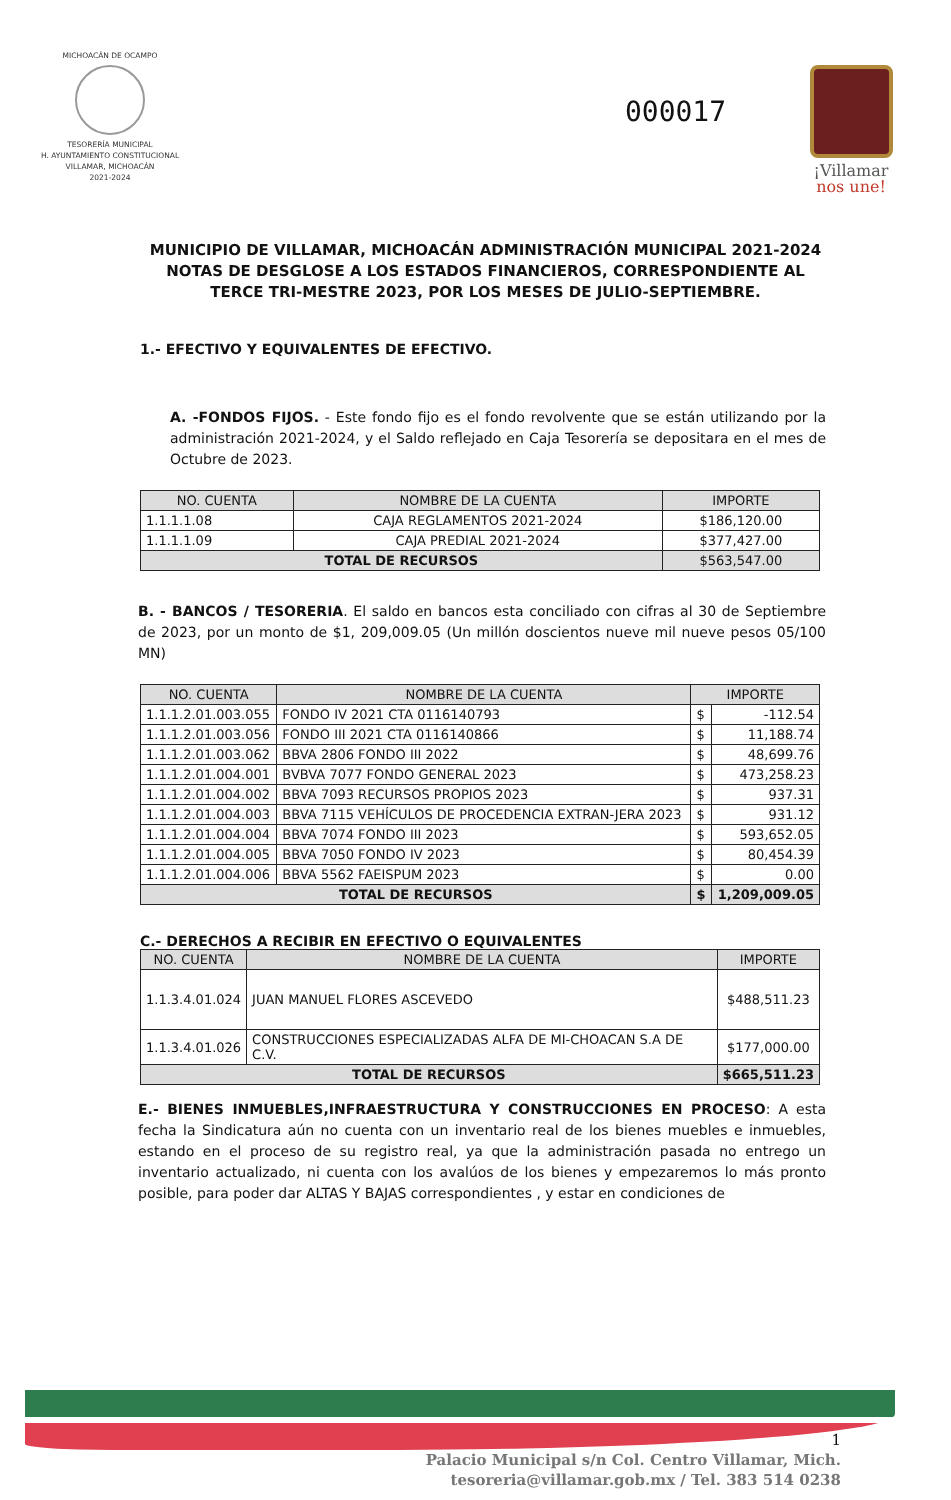MICHOACÁN DE OCAMPO
TESORERÍA MUNICIPAL
H. AYUNTAMIENTO CONSTITUCIONAL
VILLAMAR, MICHOACÁN
2021-2024
000017
¡Villamar
nos une!
MUNICIPIO DE VILLAMAR, MICHOACÁN ADMINISTRACIÓN MUNICIPAL 2021-2024 NOTAS DE DESGLOSE A LOS ESTADOS FINANCIEROS, CORRESPONDIENTE AL TERCE TRI-MESTRE 2023, POR LOS MESES DE JULIO-SEPTIEMBRE.
1.- EFECTIVO Y EQUIVALENTES DE EFECTIVO.
A. -FONDOS FIJOS. - Este fondo fijo es el fondo revolvente que se están utilizando por la administración 2021-2024, y el Saldo reflejado en Caja Tesorería se depositara en el mes de Octubre de 2023.
| NO. CUENTA | NOMBRE DE LA CUENTA | IMPORTE |
| --- | --- | --- |
| 1.1.1.1.08 | CAJA REGLAMENTOS 2021-2024 | $186,120.00 |
| 1.1.1.1.09 | CAJA PREDIAL 2021-2024 | $377,427.00 |
| TOTAL DE RECURSOS | | $563,547.00 |
B. - BANCOS / TESORERIA. El saldo en bancos esta conciliado con cifras al 30 de Septiembre de 2023, por un monto de $1, 209,009.05 (Un millón doscientos nueve mil nueve pesos 05/100 MN)
| NO. CUENTA | NOMBRE DE LA CUENTA | IMPORTE | |
| --- | --- | --- | --- |
| 1.1.1.2.01.003.055 | FONDO IV 2021 CTA 0116140793 | $ | -112.54 |
| 1.1.1.2.01.003.056 | FONDO III 2021 CTA 0116140866 | $ | 11,188.74 |
| 1.1.1.2.01.003.062 | BBVA 2806 FONDO III 2022 | $ | 48,699.76 |
| 1.1.1.2.01.004.001 | BVBVA 7077 FONDO GENERAL 2023 | $ | 473,258.23 |
| 1.1.1.2.01.004.002 | BBVA 7093 RECURSOS PROPIOS 2023 | $ | 937.31 |
| 1.1.1.2.01.004.003 | BBVA 7115 VEHÍCULOS DE PROCEDENCIA EXTRAN-JERA 2023 | $ | 931.12 |
| 1.1.1.2.01.004.004 | BBVA 7074 FONDO III 2023 | $ | 593,652.05 |
| 1.1.1.2.01.004.005 | BBVA 7050 FONDO IV 2023 | $ | 80,454.39 |
| 1.1.1.2.01.004.006 | BBVA 5562 FAEISPUM 2023 | $ | 0.00 |
| TOTAL DE RECURSOS | | $ | 1,209,009.05 |
C.- DERECHOS A RECIBIR EN EFECTIVO O EQUIVALENTES
| NO. CUENTA | NOMBRE DE LA CUENTA | IMPORTE |
| --- | --- | --- |
| 1.1.3.4.01.024 | JUAN MANUEL FLORES ASCEVEDO | $488,511.23 |
| 1.1.3.4.01.026 | CONSTRUCCIONES ESPECIALIZADAS ALFA DE MI-CHOACAN S.A DE C.V. | $177,000.00 |
| TOTAL DE RECURSOS | | $665,511.23 |
E.- BIENES INMUEBLES,INFRAESTRUCTURA Y CONSTRUCCIONES EN PROCESO: A esta fecha la Sindicatura aún no cuenta con un inventario real de los bienes muebles e inmuebles, estando en el proceso de su registro real, ya que la administración pasada no entrego un inventario actualizado, ni cuenta con los avalúos de los bienes y empezaremos lo más pronto posible, para poder dar ALTAS Y BAJAS correspondientes , y estar en condiciones de
1
Palacio Municipal s/n Col. Centro Villamar, Mich.
tesoreria@villamar.gob.mx / Tel. 383 514 0238